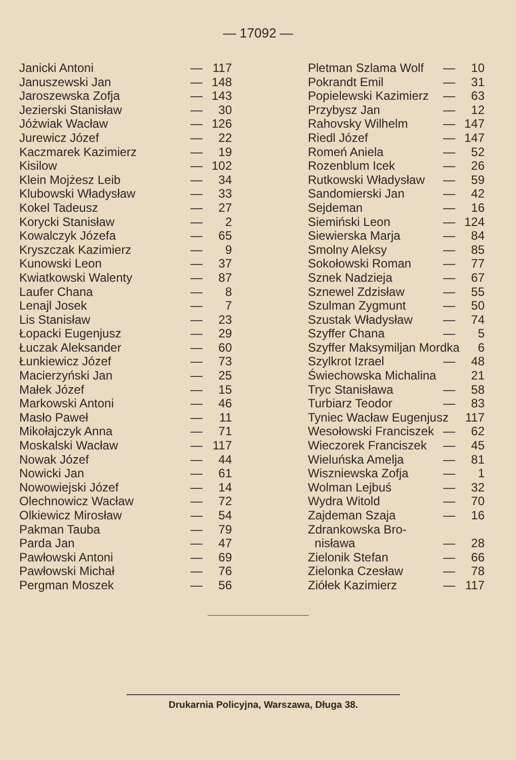— 17092 —
| Janicki Antoni | — | 117 |
| Januszewski Jan | — | 148 |
| Jaroszewska Zofja | — | 143 |
| Jezierski Stanisław | — | 30 |
| Jóżwiak Wacław | — | 126 |
| Jurewicz Józef | — | 22 |
| Kaczmarek Kazimierz | — | 19 |
| Kisilow | — | 102 |
| Klein Mojżesz Leib | — | 34 |
| Klubowski Władysław | — | 33 |
| Kokel Tadeusz | — | 27 |
| Korycki Stanisław | — | 2 |
| Kowalczyk Józefa | — | 65 |
| Kryszczak Kazimierz | — | 9 |
| Kunowski Leon | — | 37 |
| Kwiatkowski Walenty | — | 87 |
| Laufer Chana | — | 8 |
| Lenajl Josek | — | 7 |
| Lis Stanisław | — | 23 |
| Łopacki Eugenjusz | — | 29 |
| Łuczak Aleksander | — | 60 |
| Łunkiewicz Józef | — | 73 |
| Macierzyński Jan | — | 25 |
| Małek Józef | — | 15 |
| Markowski Antoni | — | 46 |
| Masło Paweł | — | 11 |
| Mikołajczyk Anna | — | 71 |
| Moskalski Wacław | — | 117 |
| Nowak Józef | — | 44 |
| Nowicki Jan | — | 61 |
| Nowowiejski Józef | — | 14 |
| Olechnowicz Wacław | — | 72 |
| Olkiewicz Mirosław | — | 54 |
| Pakman Tauba | — | 79 |
| Parda Jan | — | 47 |
| Pawłowski Antoni | — | 69 |
| Pawłowski Michał | — | 76 |
| Pergman Moszek | — | 56 |
| Pletman Szlama Wolf | — | 10 |
| Pokrandt Emil | — | 31 |
| Popielewski Kazimierz | — | 63 |
| Przybysz Jan | — | 12 |
| Rahovsky Wilhelm | — | 147 |
| Riedl Józef | — | 147 |
| Romeń Aniela | — | 52 |
| Rozenblum Icek | — | 26 |
| Rutkowski Władysław | — | 59 |
| Sandomierski Jan | — | 42 |
| Sejdeman | — | 16 |
| Siemiński Leon | — | 124 |
| Siewierska Marja | — | 84 |
| Smolny Aleksy | — | 85 |
| Sokołowski Roman | — | 77 |
| Sznek Nadzieja | — | 67 |
| Sznewel Zdzisław | — | 55 |
| Szulman Zygmunt | — | 50 |
| Szustak Władysław | — | 74 |
| Szyffer Chana | — | 5 |
| Szyffer Maksymiljan Mordka | | 6 |
| Szylkrot Izrael | — | 48 |
| Świechowska Michalina | | 21 |
| Tryc Stanisława | — | 58 |
| Turbiarz Teodor | — | 83 |
| Tyniec Wacław Eugenjusz | | 117 |
| Wesołowski Franciszek | — | 62 |
| Wieczorek Franciszek | — | 45 |
| Wieluńska Amelja | — | 81 |
| Wiszniewska Zofja | — | 1 |
| Wolman Lejbuś | — | 32 |
| Wydra Witold | — | 70 |
| Zajdeman Szaja | — | 16 |
| Zdrankowska Bro- | | |
| nisława | — | 28 |
| Zielonik Stefan | — | 66 |
| Zielonka Czesław | — | 78 |
| Ziółek Kazimierz | — | 117 |
Drukarnia Policyjna, Warszawa, Długa 38.